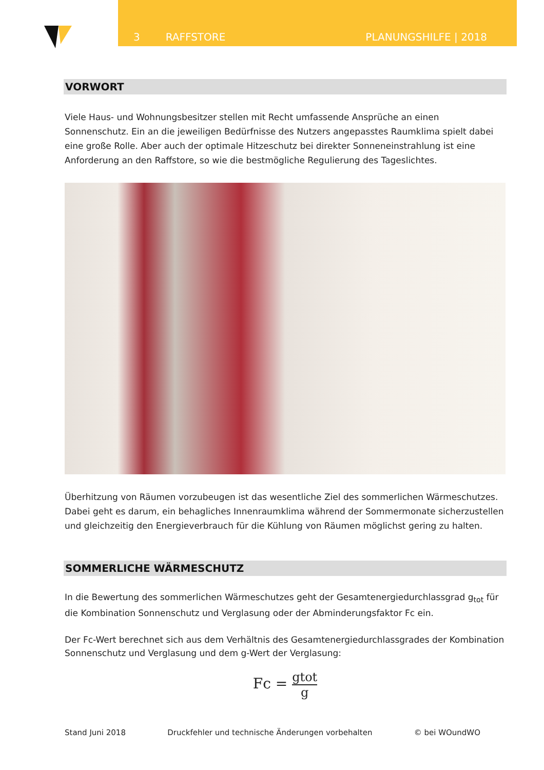3 RAFFSTORE PLANUNGSHILFE | 2018
VORWORT
Viele Haus- und Wohnungsbesitzer stellen mit Recht umfassende Ansprüche an einen Sonnenschutz. Ein an die jeweiligen Bedürfnisse des Nutzers angepasstes Raumklima spielt dabei eine große Rolle. Aber auch der optimale Hitzeschutz bei direkter Sonneneinstrahlung ist eine Anforderung an den Raffstore, so wie die bestmögliche Regulierung des Tageslichtes.
Überhitzung von Räumen vorzubeugen ist das wesentliche Ziel des sommerlichen Wärmeschutzes. Dabei geht es darum, ein behagliches Innenraumklima während der Sommermonate sicherzustellen und gleichzeitig den Energieverbrauch für die Kühlung von Räumen möglichst gering zu halten.
SOMMERLICHE WÄRMESCHUTZ
In die Bewertung des sommerlichen Wärmeschutzes geht der Gesamtenergiedurchlassgrad g<sub>tot</sub> für die Kombination Sonnenschutz und Verglasung oder der Abminderungsfaktor Fc ein.
Der Fc-Wert berechnet sich aus dem Verhältnis des Gesamtenergiedurchlassgrades der Kombination Sonnenschutz und Verglasung und dem g-Wert der Verglasung:
Fc = gtot g
Stand Juni 2018 Druckfehler und technische Änderungen vorbehalten © bei WOundWO